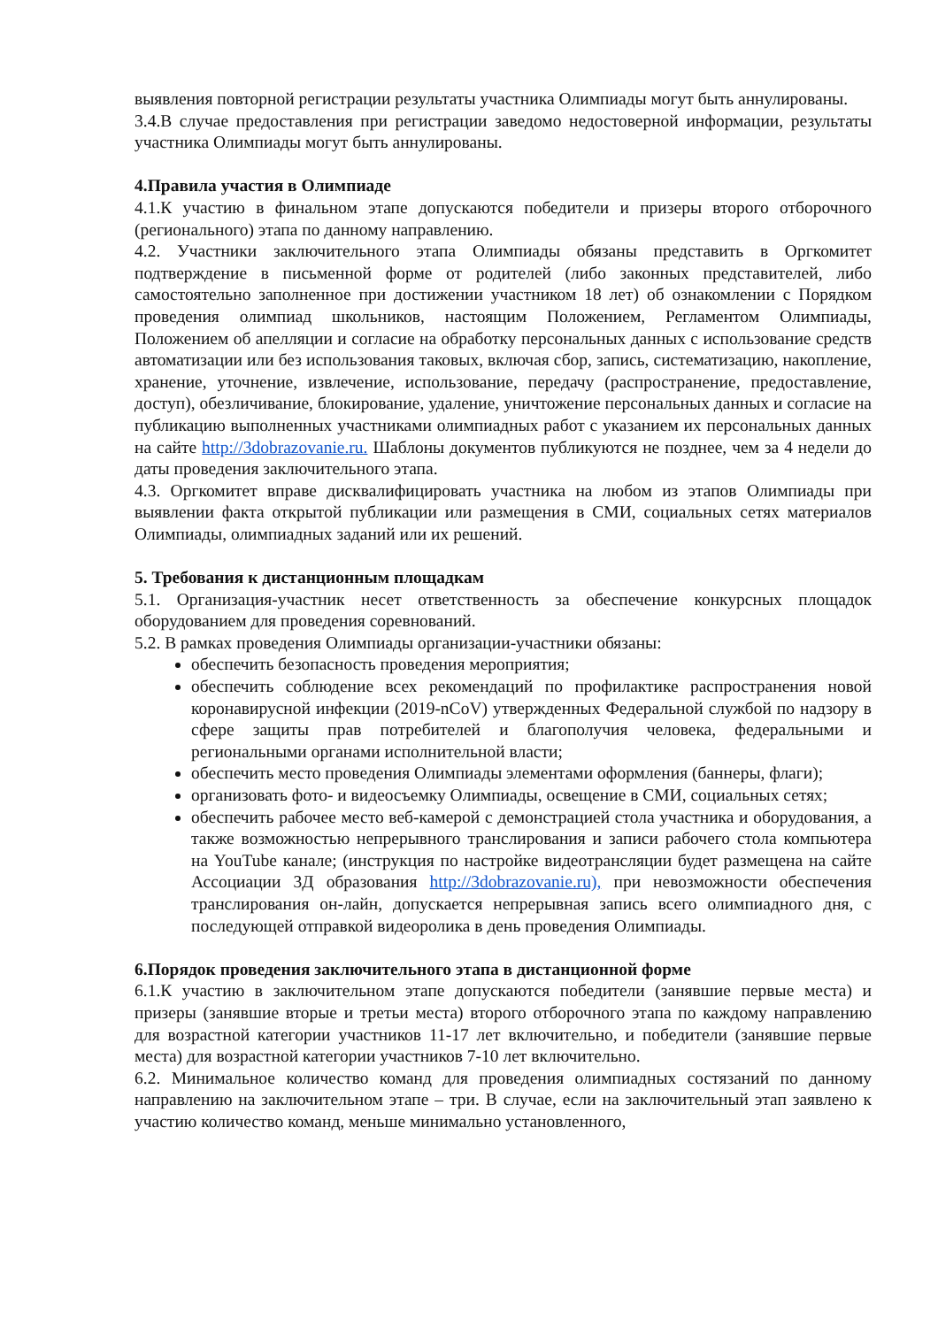выявления повторной регистрации результаты участника Олимпиады могут быть аннулированы.
3.4.В случае предоставления при регистрации заведомо недостоверной информации, результаты участника Олимпиады могут быть аннулированы.
4.Правила участия в Олимпиаде
4.1.К участию в финальном этапе допускаются победители и призеры второго отборочного (регионального) этапа по данному направлению.
4.2. Участники заключительного этапа Олимпиады обязаны представить в Оргкомитет подтверждение в письменной форме от родителей (либо законных представителей, либо самостоятельно заполненное при достижении участником 18 лет) об ознакомлении с Порядком проведения олимпиад школьников, настоящим Положением, Регламентом Олимпиады, Положением об апелляции и согласие на обработку персональных данных с использование средств автоматизации или без использования таковых, включая сбор, запись, систематизацию, накопление, хранение, уточнение, извлечение, использование, передачу (распространение, предоставление, доступ), обезличивание, блокирование, удаление, уничтожение персональных данных и согласие на публикацию выполненных участниками олимпиадных работ с указанием их персональных данных на сайте http://3dobrazovanie.ru. Шаблоны документов публикуются не позднее, чем за 4 недели до даты проведения заключительного этапа.
4.3. Оргкомитет вправе дисквалифицировать участника на любом из этапов Олимпиады при выявлении факта открытой публикации или размещения в СМИ, социальных сетях материалов Олимпиады, олимпиадных заданий или их решений.
5. Требования к дистанционным площадкам
5.1. Организация-участник несет ответственность за обеспечение конкурсных площадок оборудованием для проведения соревнований.
5.2. В рамках проведения Олимпиады организации-участники обязаны:
обеспечить безопасность проведения мероприятия;
обеспечить соблюдение всех рекомендаций по профилактике распространения новой коронавирусной инфекции (2019-nCoV) утвержденных Федеральной службой по надзору в сфере защиты прав потребителей и благополучия человека, федеральными и региональными органами исполнительной власти;
обеспечить место проведения Олимпиады элементами оформления (баннеры, флаги);
организовать фото- и видеосъемку Олимпиады, освещение в СМИ, социальных сетях;
обеспечить рабочее место веб-камерой с демонстрацией стола участника и оборудования, а также возможностью непрерывного транслирования и записи рабочего стола компьютера на YouTube канале; (инструкция по настройке видеотрансляции будет размещена на сайте Ассоциации 3Д образования http://3dobrazovanie.ru), при невозможности обеспечения транслирования он-лайн, допускается непрерывная запись всего олимпиадного дня, с последующей отправкой видеоролика в день проведения Олимпиады.
6.Порядок проведения заключительного этапа в дистанционной форме
6.1.К участию в заключительном этапе допускаются победители (занявшие первые места) и призеры (занявшие вторые и третьи места) второго отборочного этапа по каждому направлению для возрастной категории участников 11-17 лет включительно, и победители (занявшие первые места) для возрастной категории участников 7-10 лет включительно.
6.2. Минимальное количество команд для проведения олимпиадных состязаний по данному направлению на заключительном этапе – три. В случае, если на заключительный этап заявлено к участию количество команд, меньше минимально установленного,